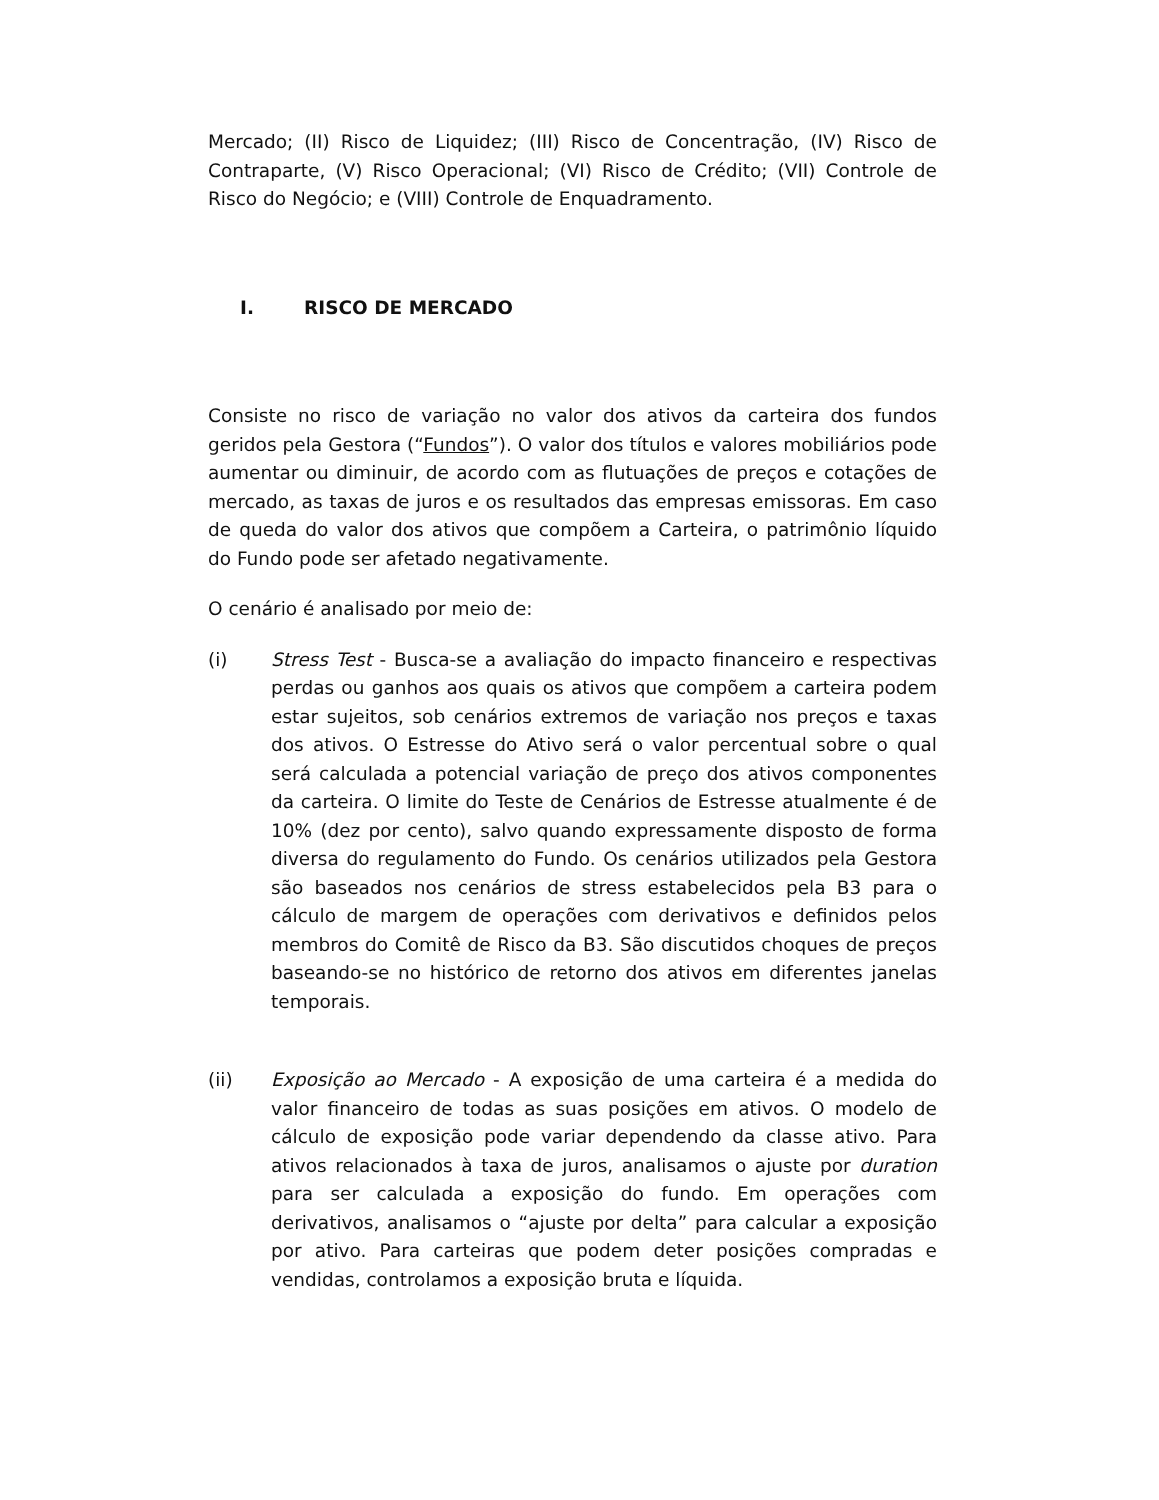Mercado; (II) Risco de Liquidez; (III) Risco de Concentração, (IV) Risco de Contraparte, (V) Risco Operacional; (VI) Risco de Crédito; (VII) Controle de Risco do Negócio; e (VIII) Controle de Enquadramento.
I. RISCO DE MERCADO
Consiste no risco de variação no valor dos ativos da carteira dos fundos geridos pela Gestora (“Fundos”). O valor dos títulos e valores mobiliários pode aumentar ou diminuir, de acordo com as flutuações de preços e cotações de mercado, as taxas de juros e os resultados das empresas emissoras. Em caso de queda do valor dos ativos que compõem a Carteira, o patrimônio líquido do Fundo pode ser afetado negativamente.
O cenário é analisado por meio de:
(i) Stress Test - Busca-se a avaliação do impacto financeiro e respectivas perdas ou ganhos aos quais os ativos que compõem a carteira podem estar sujeitos, sob cenários extremos de variação nos preços e taxas dos ativos. O Estresse do Ativo será o valor percentual sobre o qual será calculada a potencial variação de preço dos ativos componentes da carteira. O limite do Teste de Cenários de Estresse atualmente é de 10% (dez por cento), salvo quando expressamente disposto de forma diversa do regulamento do Fundo. Os cenários utilizados pela Gestora são baseados nos cenários de stress estabelecidos pela B3 para o cálculo de margem de operações com derivativos e definidos pelos membros do Comitê de Risco da B3. São discutidos choques de preços baseando-se no histórico de retorno dos ativos em diferentes janelas temporais.
(ii) Exposição ao Mercado - A exposição de uma carteira é a medida do valor financeiro de todas as suas posições em ativos. O modelo de cálculo de exposição pode variar dependendo da classe ativo. Para ativos relacionados à taxa de juros, analisamos o ajuste por duration para ser calculada a exposição do fundo. Em operações com derivativos, analisamos o “ajuste por delta” para calcular a exposição por ativo. Para carteiras que podem deter posições compradas e vendidas, controlamos a exposição bruta e líquida.